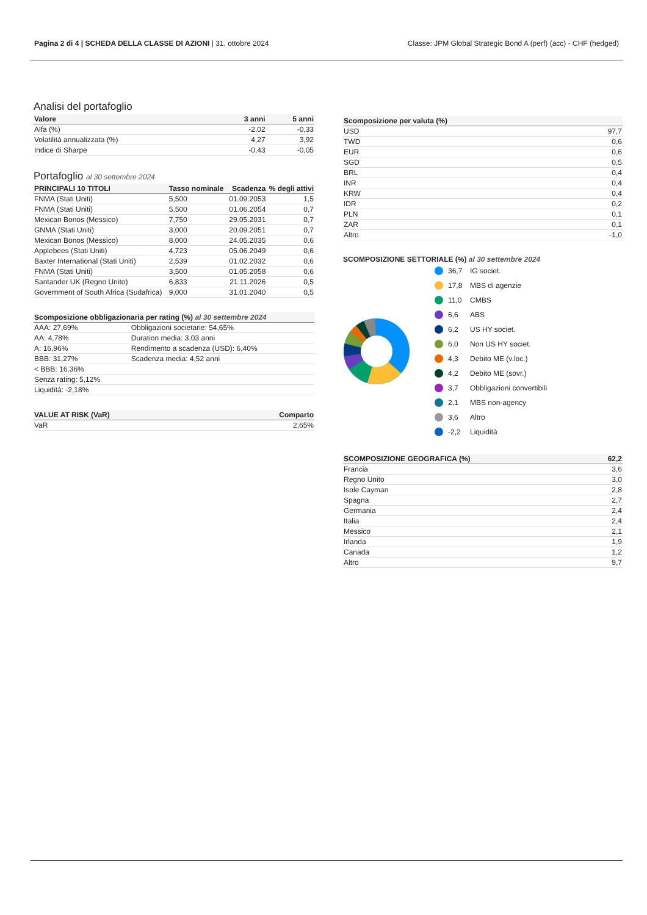Pagina 2 di 4 | SCHEDA DELLA CLASSE DI AZIONI | 31. ottobre 2024 Classe: JPM Global Strategic Bond A (perf) (acc) - CHF (hedged)
Analisi del portafoglio
| Valore | 3 anni | 5 anni |
| --- | --- | --- |
| Alfa (%) | -2,02 | -0,33 |
| Volatilità annualizzata (%) | 4,27 | 3,92 |
| Indice di Sharpe | -0,43 | -0,05 |
Portafoglio al 30 settembre 2024
| PRINCIPALI 10 TITOLI | Tasso nominale | Scadenza | % degli attivi |
| --- | --- | --- | --- |
| FNMA (Stati Uniti) | 5,500 | 01.09.2053 | 1,5 |
| FNMA (Stati Uniti) | 5,500 | 01.06.2054 | 0,7 |
| Mexican Bonos (Messico) | 7,750 | 29.05.2031 | 0,7 |
| GNMA (Stati Uniti) | 3,000 | 20.09.2051 | 0,7 |
| Mexican Bonos (Messico) | 8,000 | 24.05.2035 | 0,6 |
| Applebees (Stati Uniti) | 4,723 | 05.06.2049 | 0,6 |
| Baxter International (Stati Uniti) | 2,539 | 01.02.2032 | 0,6 |
| FNMA (Stati Uniti) | 3,500 | 01.05.2058 | 0,6 |
| Santander UK (Regno Unito) | 6,833 | 21.11.2026 | 0,5 |
| Government of South Africa (Sudafrica) | 9,000 | 31.01.2040 | 0,5 |
| Scomposizione obbligazionaria per rating (%) al 30 settembre 2024 | |
| --- | --- |
| AAA: 27,69% | Obbligazioni societarie: 54,65% |
| AA: 4,78% | Duration media: 3,03 anni |
| A: 16,96% | Rendimento a scadenza (USD): 6,40% |
| BBB: 31,27% | Scadenza media: 4,52 anni |
| < BBB: 16,36% | |
| Senza rating: 5,12% | |
| Liquidità: -2,18% | |
| VALUE AT RISK (VaR) | Comparto |
| --- | --- |
| VaR | 2,65% |
| Scomposizione per valuta (%) | |
| --- | --- |
| USD | 97,7 |
| TWD | 0,6 |
| EUR | 0,6 |
| SGD | 0,5 |
| BRL | 0,4 |
| INR | 0,4 |
| KRW | 0,4 |
| IDR | 0,2 |
| PLN | 0,1 |
| ZAR | 0,1 |
| Altro | -1,0 |
SCOMPOSIZIONE SETTORIALE (%) al 30 settembre 2024
36,7 IG societ.
17,8 MBS di agenzie
11,0 CMBS
6,6 ABS
6,2 US HY societ.
6,0 Non US HY societ.
4,3 Debito ME (v.loc.)
4,2 Debito ME (sovr.)
3,7 Obbligazioni convertibili
2,1 MBS non-agency
3,6 Altro
-2,2 Liquidità
| SCOMPOSIZIONE GEOGRAFICA (%) | 62,2 |
| --- | --- |
| Francia | 3,6 |
| Regno Unito | 3,0 |
| Isole Cayman | 2,8 |
| Spagna | 2,7 |
| Germania | 2,4 |
| Italia | 2,4 |
| Messico | 2,1 |
| Irlanda | 1,9 |
| Canada | 1,2 |
| Altro | 9,7 |